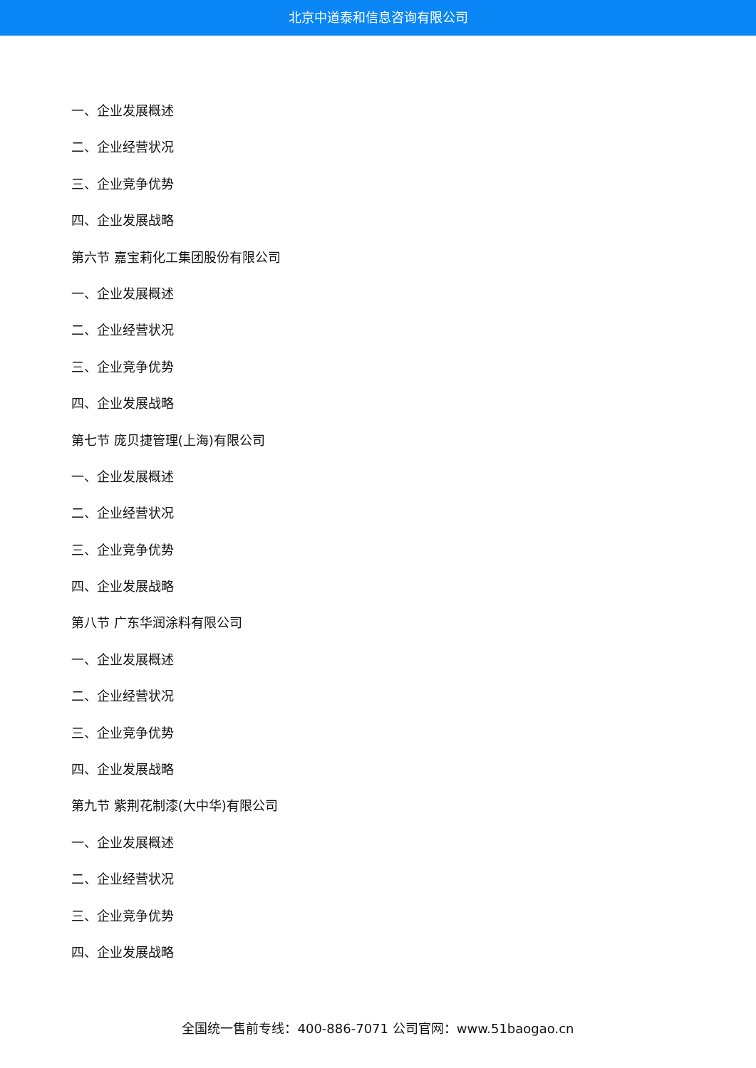北京中道泰和信息咨询有限公司
一、企业发展概述
二、企业经营状况
三、企业竞争优势
四、企业发展战略
第六节 嘉宝莉化工集团股份有限公司
一、企业发展概述
二、企业经营状况
三、企业竞争优势
四、企业发展战略
第七节 庞贝捷管理(上海)有限公司
一、企业发展概述
二、企业经营状况
三、企业竞争优势
四、企业发展战略
第八节 广东华润涂料有限公司
一、企业发展概述
二、企业经营状况
三、企业竞争优势
四、企业发展战略
第九节 紫荆花制漆(大中华)有限公司
一、企业发展概述
二、企业经营状况
三、企业竞争优势
四、企业发展战略
全国统一售前专线：400-886-7071 公司官网：www.51baogao.cn